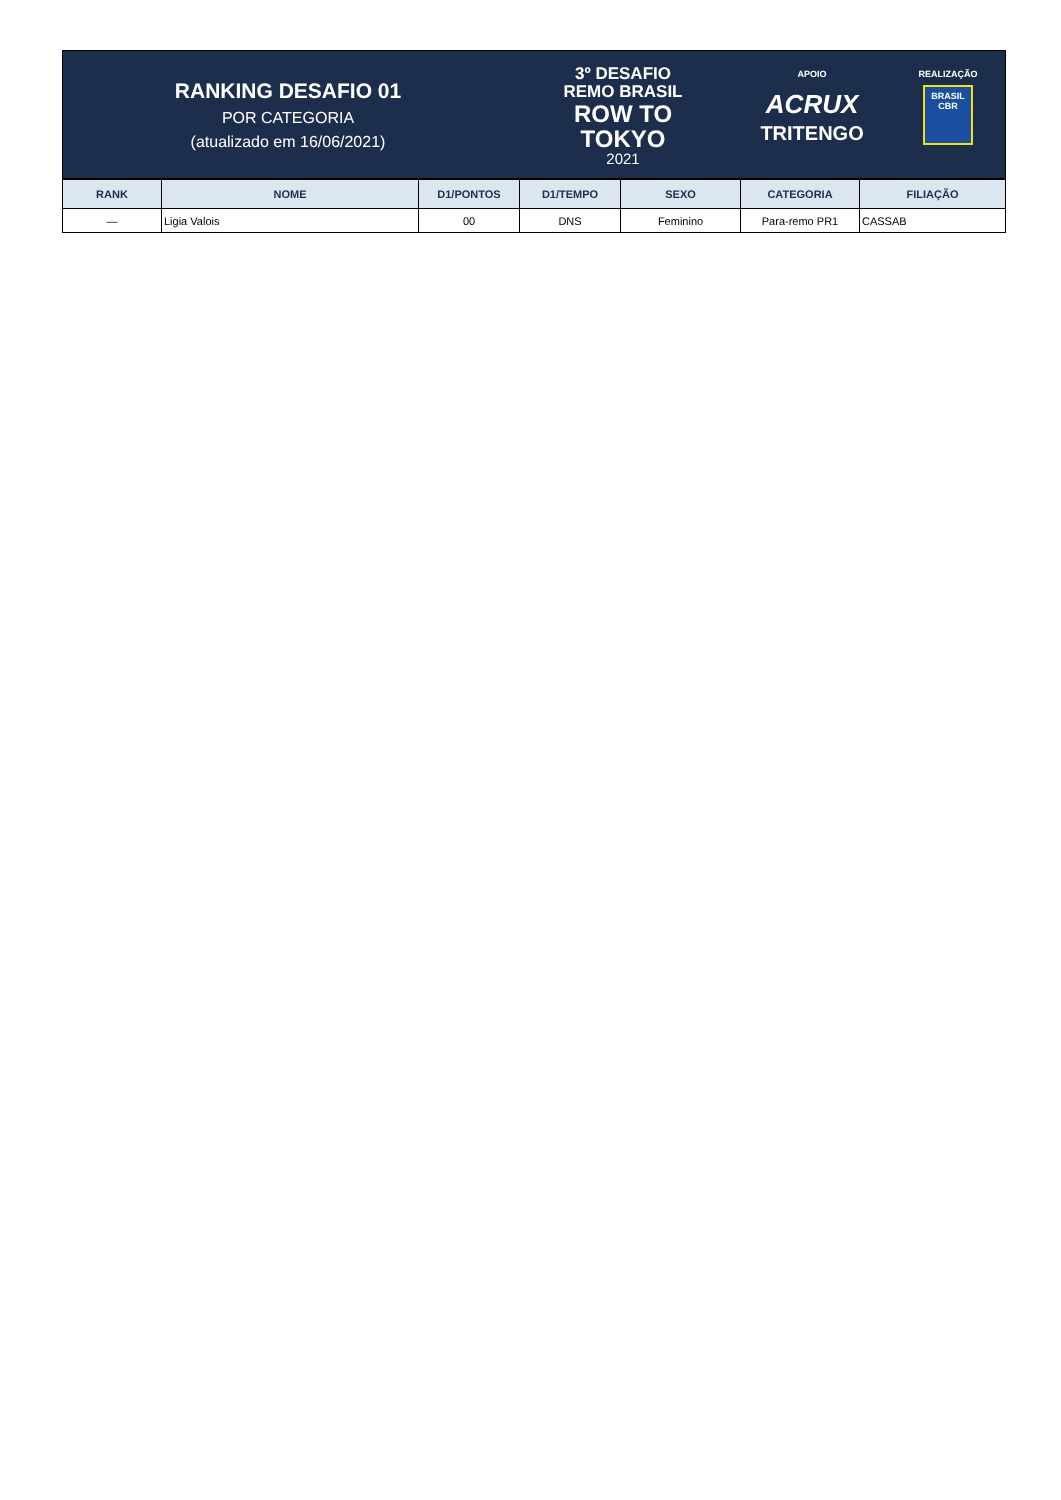RANKING DESAFIO 01
POR CATEGORIA
(atualizado em 16/06/2021)
3º DESAFIO
REMO BRASIL
ROW TO
TOKYO
2021
APOIO
ACRUX
TRITENGO
REALIZAÇÃO
BRASIL
CBR
| RANK | NOME | D1/PONTOS | D1/TEMPO | SEXO | CATEGORIA | FILIAÇÃO |
| --- | --- | --- | --- | --- | --- | --- |
| — | Ligia Valois | 00 | DNS | Feminino | Para-remo PR1 | CASSAB |